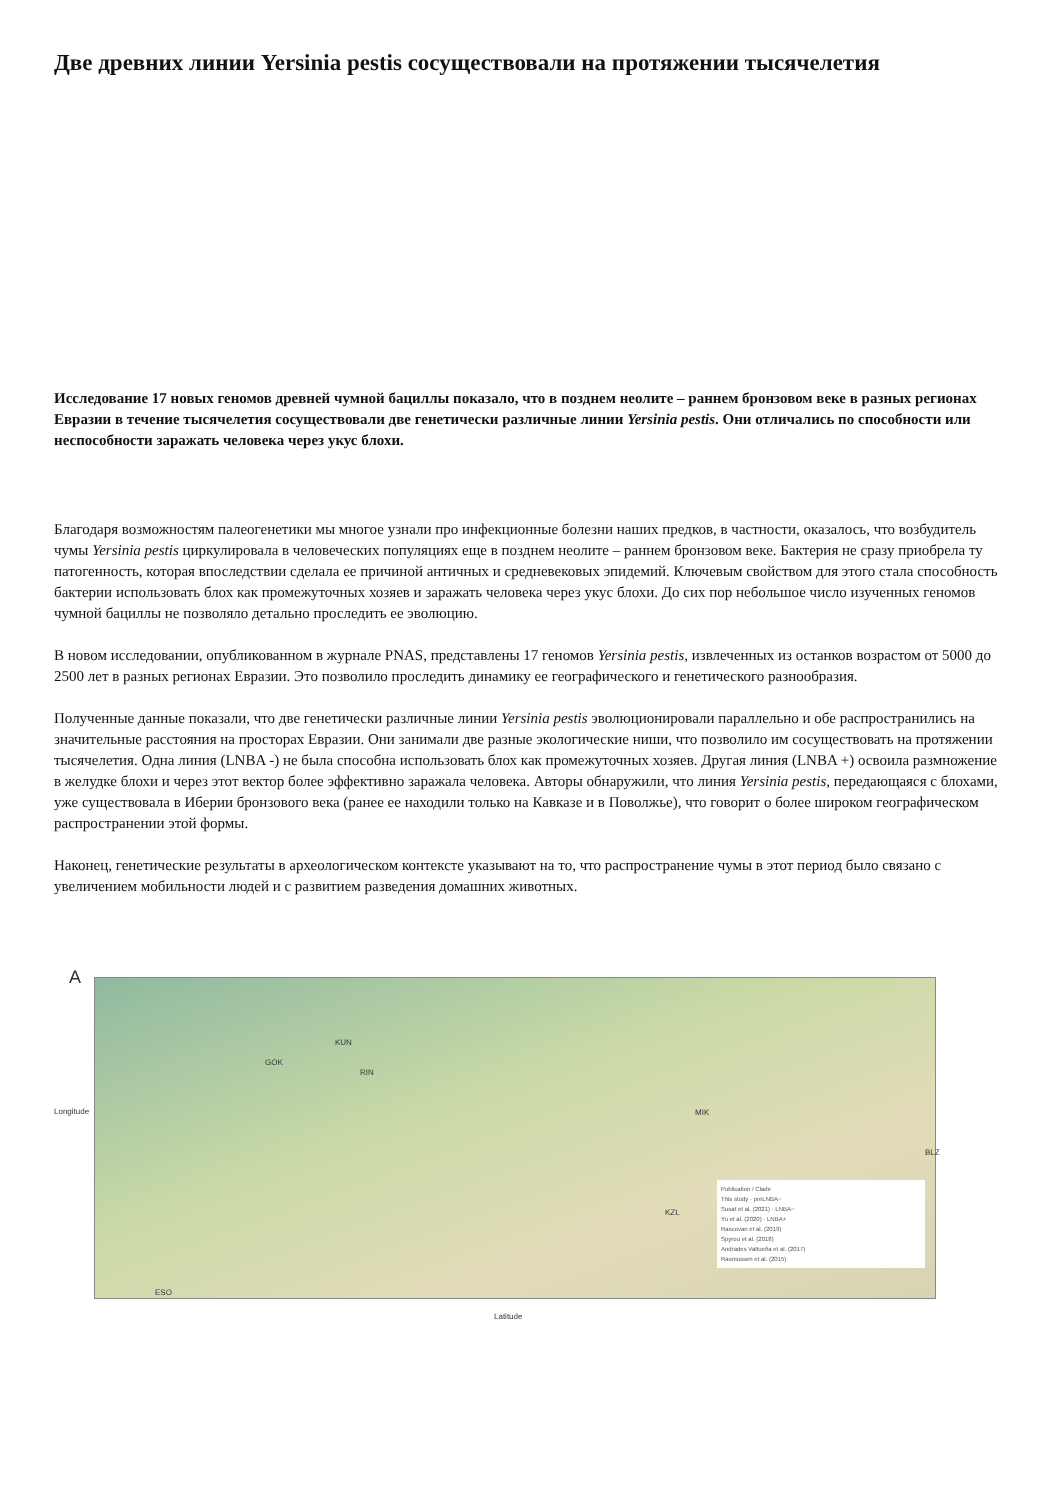Две древних линии Yersinia pestis сосуществовали на протяжении тысячелетия
Исследование 17 новых геномов древней чумной бациллы показало, что в позднем неолите – раннем бронзовом веке в разных регионах Евразии в течение тысячелетия сосуществовали две генетически различные линии Yersinia pestis. Они отличались по способности или неспособности заражать человека через укус блохи.
Благодаря возможностям палеогенетики мы многое узнали про инфекционные болезни наших предков, в частности, оказалось, что возбудитель чумы Yersinia pestis циркулировала в человеческих популяциях еще в позднем неолите – раннем бронзовом веке. Бактерия не сразу приобрела ту патогенность, которая впоследствии сделала ее причиной античных и средневековых эпидемий. Ключевым свойством для этого стала способность бактерии использовать блох как промежуточных хозяев и заражать человека через укус блохи. До сих пор небольшое число изученных геномов чумной бациллы не позволяло детально проследить ее эволюцию.
В новом исследовании, опубликованном в журнале PNAS, представлены 17 геномов Yersinia pestis, извлеченных из останков возрастом от 5000 до 2500 лет в разных регионах Евразии. Это позволило проследить динамику ее географического и генетического разнообразия.
Полученные данные показали, что две генетически различные линии Yersinia pestis эволюционировали параллельно и обе распространились на значительные расстояния на просторах Евразии. Они занимали две разные экологические ниши, что позволило им сосуществовать на протяжении тысячелетия. Одна линия (LNBA -) не была способна использовать блох как промежуточных хозяев. Другая линия (LNBA +) освоила размножение в желудке блохи и через этот вектор более эффективно заражала человека. Авторы обнаружили, что линия Yersinia pestis, передающаяся с блохами, уже существовала в Иберии бронзового века (ранее ее находили только на Кавказе и в Поволжье), что говорит о более широком географическом распространении этой формы.
Наконец, генетические результаты в археологическом контексте указывают на то, что распространение чумы в этот период было связано с увеличением мобильности людей и с развитием разведения домашних животных.
A
GOK
KUN
RIN
MIK
BLZ
KZL
ESO
Publication / Clade
This study · preLNBA−
Susat et al. (2021) · LNBA−
Yu et al. (2020) · LNBA+
Rascovan et al. (2019)
Spyrou et al. (2018)
Andrades Valtueña et al. (2017)
Rasmussen et al. (2015)
Longitude
Latitude